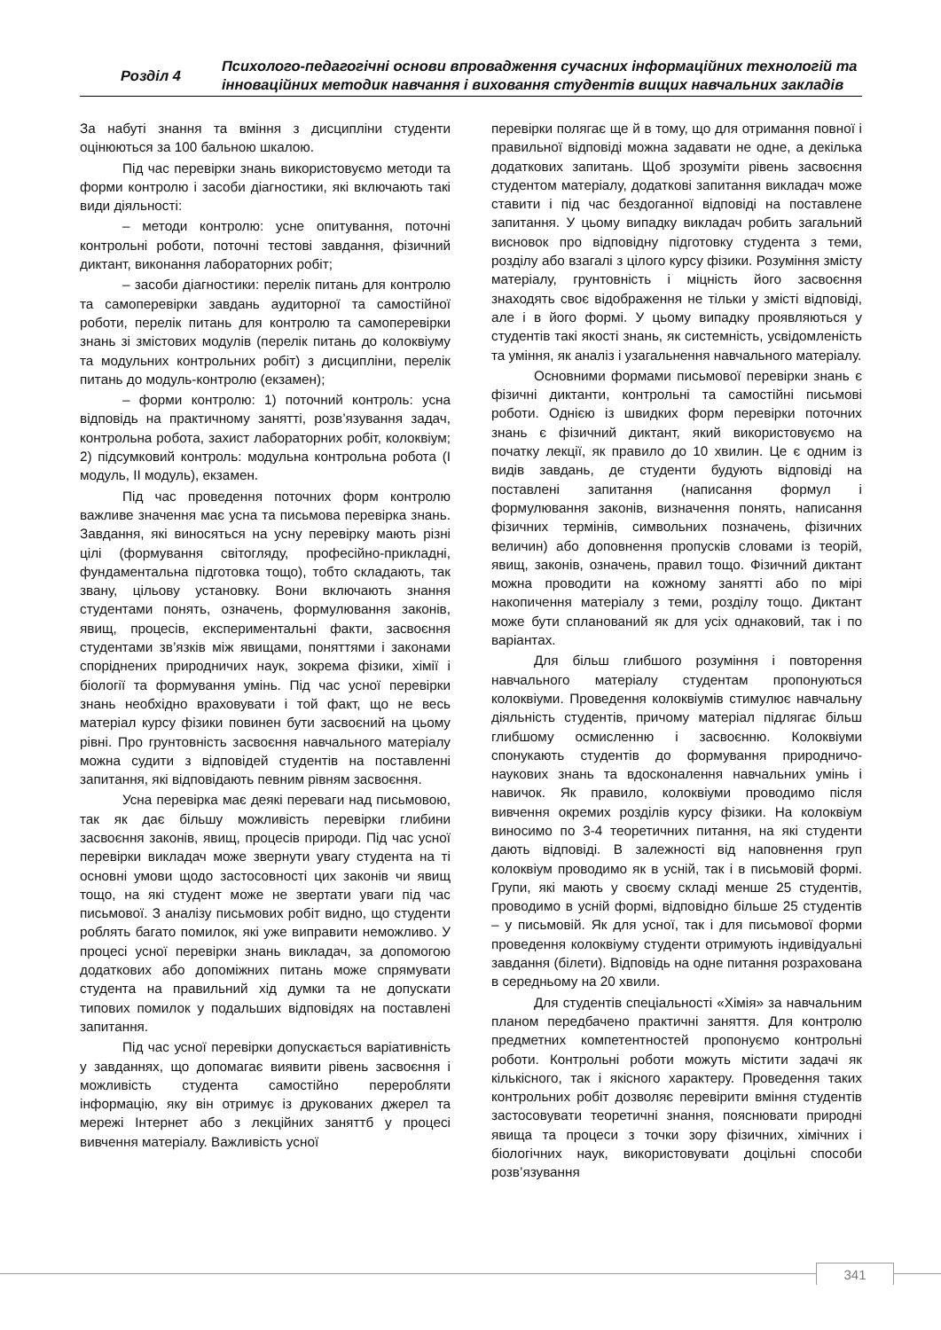Розділ 4
Психолого-педагогічні основи впровадження сучасних інформаційних технологій та інноваційних методик навчання і виховання студентів вищих навчальних закладів
За набуті знання та вміння з дисципліни студенти оцінюються за 100 бальною шкалою.
Під час перевірки знань використовуємо методи та форми контролю і засоби діагностики, які включають такі види діяльності:
– методи контролю: усне опитування, поточні контрольні роботи, поточні тестові завдання, фізичний диктант, виконання лабораторних робіт;
– засоби діагностики: перелік питань для контролю та самоперевірки завдань аудиторної та самостійної роботи, перелік питань для контролю та самоперевірки знань зі змістових модулів (перелік питань до колоквіуму та модульних контрольних робіт) з дисципліни, перелік питань до модуль-контролю (екзамен);
– форми контролю: 1) поточний контроль: усна відповідь на практичному занятті, розв’язування задач, контрольна робота, захист лабораторних робіт, колоквіум; 2) підсумковий контроль: модульна контрольна робота (I модуль, II модуль), екзамен.
Під час проведення поточних форм контролю важливе значення має усна та письмова перевірка знань. Завдання, які виносяться на усну перевірку мають різні цілі (формування світогляду, професійно-прикладні, фундаментальна підготовка тощо), тобто складають, так звану, цільову установку. Вони включають знання студентами понять, означень, формулювання законів, явищ, процесів, експериментальні факти, засвоєння студентами зв’язків між явищами, поняттями і законами споріднених природничих наук, зокрема фізики, хімії і біології та формування умінь. Під час усної перевірки знань необхідно враховувати і той факт, що не весь матеріал курсу фізики повинен бути засвоєний на цьому рівні. Про грунтовність засвоєння навчального матеріалу можна судити з відповідей студентів на поставленні запитання, які відповідають певним рівням засвоєння.
Усна перевірка має деякі переваги над письмовою, так як дає більшу можливість перевірки глибини засвоєння законів, явищ, процесів природи. Під час усної перевірки викладач може звернути увагу студента на ті основні умови щодо застосовності цих законів чи явищ тощо, на які студент може не звертати уваги під час письмової. З аналізу письмових робіт видно, що студенти роблять багато помилок, які уже виправити неможливо. У процесі усної перевірки знань викладач, за допомогою додаткових або допоміжних питань може спрямувати студента на правильний хід думки та не допускати типових помилок у подальших відповідях на поставлені запитання.
Під час усної перевірки допускається варіативність у завданнях, що допомагає виявити рівень засвоєння і можливість студента самостійно переробляти інформацію, яку він отримує із друкованих джерел та мережі Інтернет або з лекційних заняттб у процесі вивчення матеріалу. Важливість усної
перевірки полягає ще й в тому, що для отримання повної і правильної відповіді можна задавати не одне, а декілька додаткових запитань. Щоб зрозуміти рівень засвоєння студентом матеріалу, додаткові запитання викладач може ставити і під час бездоганної відповіді на поставлене запитання. У цьому випадку викладач робить загальний висновок про відповідну підготовку студента з теми, розділу або взагалі з цілого курсу фізики. Розуміння змісту матеріалу, грунтовність і міцність його засвоєння знаходять своє відображення не тільки у змісті відповіді, але і в його формі. У цьому випадку проявляються у студентів такі якості знань, як системність, усвідомленість та уміння, як аналіз і узагальнення навчального матеріалу.
Основними формами письмової перевірки знань є фізичні диктанти, контрольні та самостійні письмові роботи. Однією із швидких форм перевірки поточних знань є фізичний диктант, який використовуємо на початку лекції, як правило до 10 хвилин. Це є одним із видів завдань, де студенти будують відповіді на поставлені запитання (написання формул і формулювання законів, визначення понять, написання фізичних термінів, символьних позначень, фізичних величин) або доповнення пропусків словами із теорій, явищ, законів, означень, правил тощо. Фізичний диктант можна проводити на кожному занятті або по мірі накопичення матеріалу з теми, розділу тощо. Диктант може бути спланований як для усіх однаковий, так і по варіантах.
Для більш глибшого розуміння і повторення навчального матеріалу студентам пропонуються колоквіуми. Проведення колоквіумів стимулює навчальну діяльність студентів, причому матеріал підлягає більш глибшому осмисленню і засвоєнню. Колоквіуми спонукають студентів до формування природничо-наукових знань та вдосконалення навчальних умінь і навичок. Як правило, колоквіуми проводимо після вивчення окремих розділів курсу фізики. На колоквіум виносимо по 3-4 теоретичних питання, на які студенти дають відповіді. В залежності від наповнення груп колоквіум проводимо як в усній, так і в письмовій формі. Групи, які мають у своєму складі менше 25 студентів, проводимо в усній формі, відповідно більше 25 студентів – у письмовій. Як для усної, так і для письмової форми проведення колоквіуму студенти отримують індивідуальні завдання (білети). Відповідь на одне питання розрахована в середньому на 20 хвили.
Для студентів спеціальності «Хімія» за навчальним планом передбачено практичні заняття. Для контролю предметних компетентностей пропонуємо контрольні роботи. Контрольні роботи можуть містити задачі як кількісного, так і якісного характеру. Проведення таких контрольних робіт дозволяє перевірити вміння студентів застосовувати теоретичні знання, пояснювати природні явища та процеси з точки зору фізичних, хімічних і біологічних наук, використовувати доцільні способи розв’язування
341